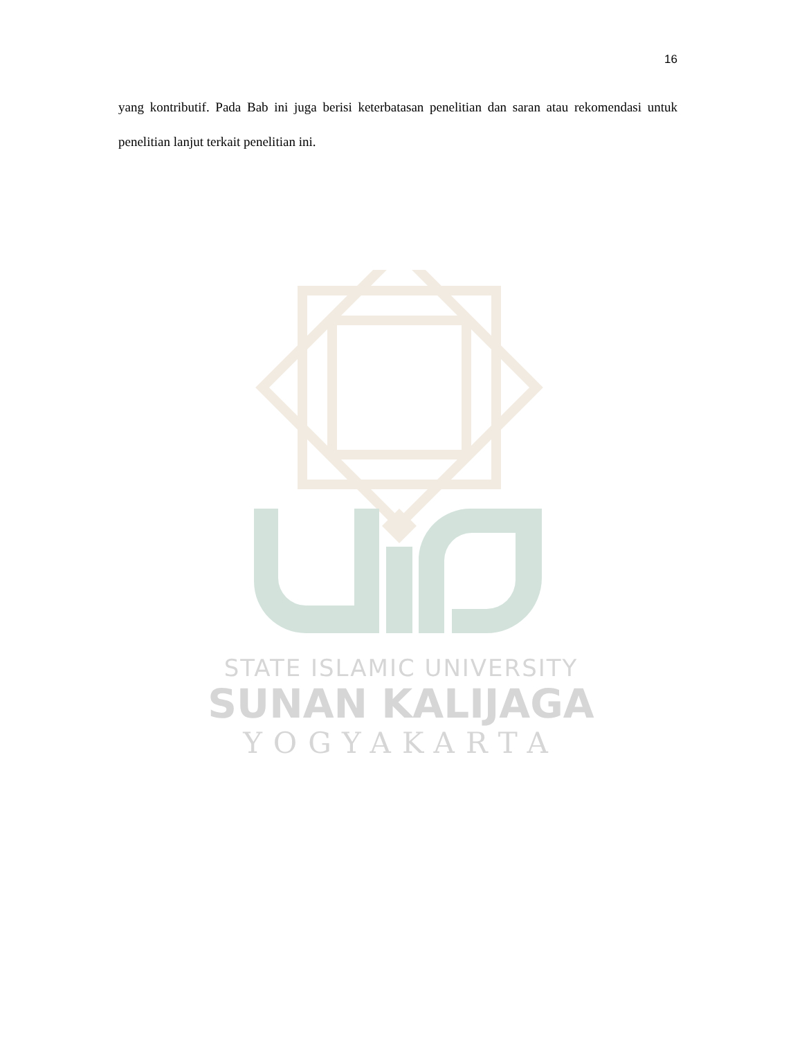16
yang kontributif. Pada Bab ini juga berisi keterbatasan penelitian dan saran atau rekomendasi untuk penelitian lanjut terkait penelitian ini.
STATE ISLAMIC UNIVERSITY
SUNAN KALIJAGA
YOGYAKARTA